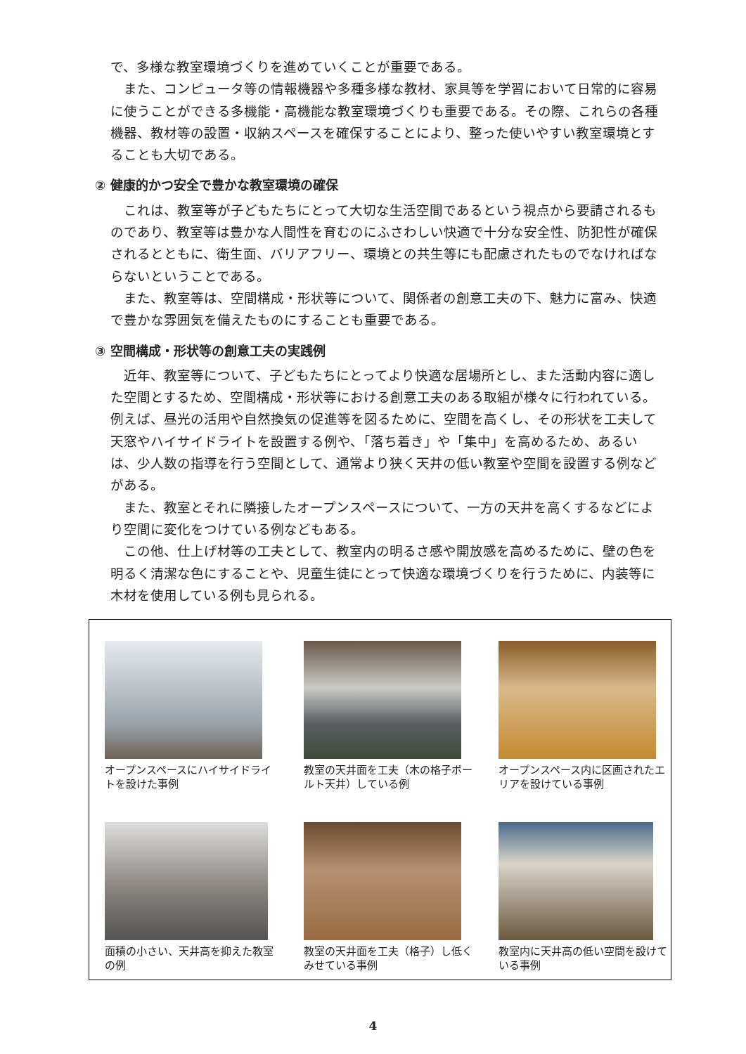で、多様な教室環境づくりを進めていくことが重要である。
　また、コンピュータ等の情報機器や多種多様な教材、家具等を学習において日常的に容易に使うことができる多機能・高機能な教室環境づくりも重要である。その際、これらの各種機器、教材等の設置・収納スペースを確保することにより、整った使いやすい教室環境とすることも大切である。
② 健康的かつ安全で豊かな教室環境の確保
　これは、教室等が子どもたちにとって大切な生活空間であるという視点から要請されるものであり、教室等は豊かな人間性を育むのにふさわしい快適で十分な安全性、防犯性が確保されるとともに、衛生面、バリアフリー、環境との共生等にも配慮されたものでなければならないということである。
　また、教室等は、空間構成・形状等について、関係者の創意工夫の下、魅力に富み、快適で豊かな雰囲気を備えたものにすることも重要である。
③ 空間構成・形状等の創意工夫の実践例
　近年、教室等について、子どもたちにとってより快適な居場所とし、また活動内容に適した空間とするため、空間構成・形状等における創意工夫のある取組が様々に行われている。例えば、昼光の活用や自然換気の促進等を図るために、空間を高くし、その形状を工夫して天窓やハイサイドライトを設置する例や、「落ち着き」や「集中」を高めるため、あるいは、少人数の指導を行う空間として、通常より狭く天井の低い教室や空間を設置する例などがある。
　また、教室とそれに隣接したオープンスペースについて、一方の天井を高くするなどにより空間に変化をつけている例などもある。
　この他、仕上げ材等の工夫として、教室内の明るさ感や開放感を高めるために、壁の色を明るく清潔な色にすることや、児童生徒にとって快適な環境づくりを行うために、内装等に木材を使用している例も見られる。
オープンスペースにハイサイドライトを設けた事例
教室の天井面を工夫（木の格子ボールト天井）している例
オープンスペース内に区画されたエリアを設けている事例
面積の小さい、天井高を抑えた教室の例
教室の天井面を工夫（格子）し低くみせている事例
教室内に天井高の低い空間を設けている事例
4